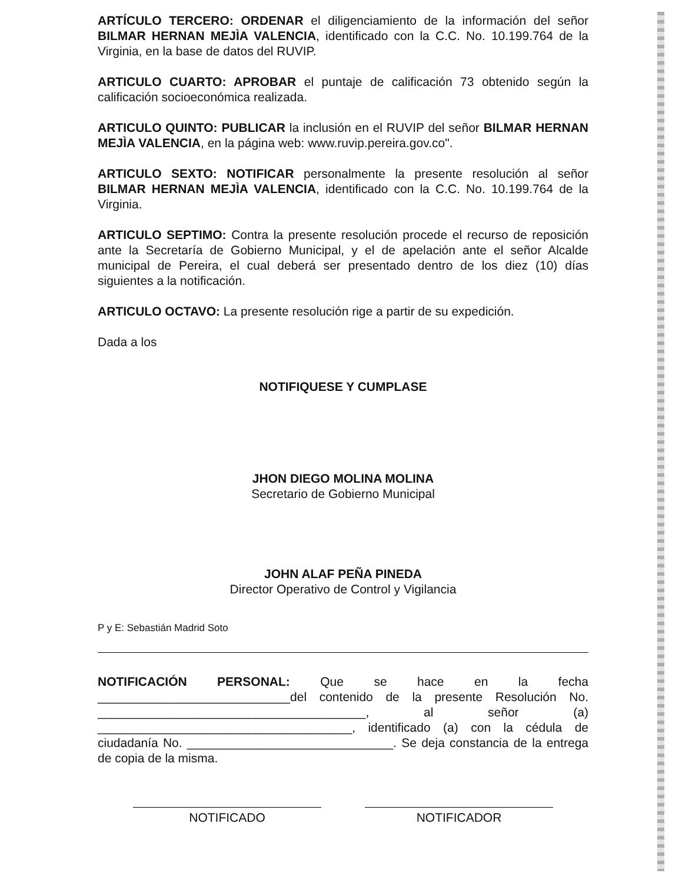ARTÍCULO TERCERO: ORDENAR el diligenciamiento de la información del señor BILMAR HERNAN MEJÌA VALENCIA, identificado con la C.C. No. 10.199.764 de la Virginia, en la base de datos del RUVIP.
ARTICULO CUARTO: APROBAR el puntaje de calificación 73 obtenido según la calificación socioeconómica realizada.
ARTICULO QUINTO: PUBLICAR la inclusión en el RUVIP del señor BILMAR HERNAN MEJÌA VALENCIA, en la página web: www.ruvip.pereira.gov.co".
ARTICULO SEXTO: NOTIFICAR personalmente la presente resolución al señor BILMAR HERNAN MEJÌA VALENCIA, identificado con la C.C. No. 10.199.764 de la Virginia.
ARTICULO SEPTIMO: Contra la presente resolución procede el recurso de reposición ante la Secretaría de Gobierno Municipal, y el de apelación ante el señor Alcalde municipal de Pereira, el cual deberá ser presentado dentro de los diez (10) días siguientes a la notificación.
ARTICULO OCTAVO: La presente resolución rige a partir de su expedición.
Dada a los
NOTIFIQUESE Y CUMPLASE
JHON DIEGO MOLINA MOLINA
Secretario de Gobierno Municipal
JOHN ALAF PEÑA PINEDA
Director Operativo de Control y Vigilancia
P y E: Sebastián Madrid Soto
NOTIFICACIÓN PERSONAL: Que se hace en la fecha ____________________________del contenido de la presente Resolución No. _______________________________________, al señor (a) _____________________________________, identificado (a) con la cédula de ciudadanía No. ______________________________. Se deja constancia de la entrega de copia de la misma.
NOTIFICADO NOTIFICADOR